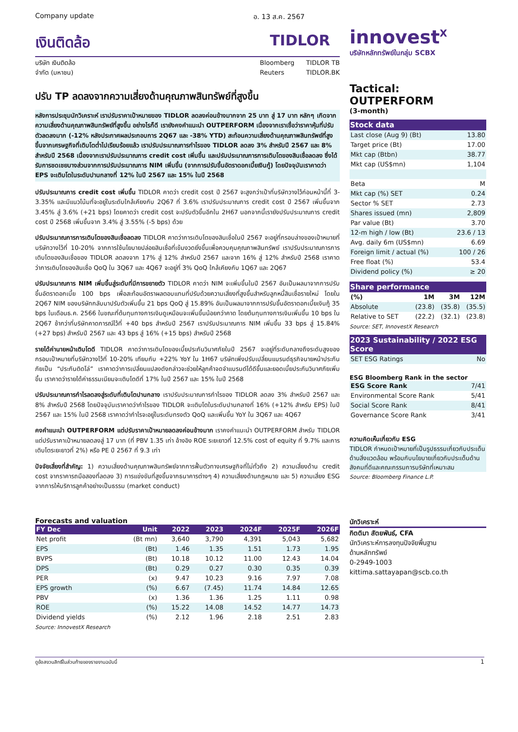Company update อ. 13 ส.ค. 2567
เงินติดล้อ TIDLOR
บริษัท เงินติดล้อ
จำกัด (มหาชน)
Bloomberg
Reuters
TIDLOR TB
TIDLOR.BK
ปรับ TP ลดลงจากความเสี่ยงด้านคุณภาพสินทรัพย์ที่สูงขึ้น
หลังการประชุมนักวิเคราะห์ เราปรับราคาเป้าหมายของ TIDLOR ลดลงค่อนข้างมากจาก 25 บาท สู่ 17 บาท หลักๆ เกิดจากความเสี่ยงด้านคุณภาพสินทรัพย์ที่สูงขึ้น อย่างไรก็ดี เรายังคงคำแนะนำ OUTPERFORM เนื่องจากเราเชื่อว่าราคาหุ้นที่ปรับตัวลดลงมาก (-12% หลังประกาศผลประกอบการ 2Q67 และ -38% YTD) สะท้อนความเสี่ยงด้านคุณภาพสินทรัพย์ที่สูงขึ้นจากเศรษฐกิจที่เติบโตต่ำไปเรียบร้อยแล้ว เราปรับประมาณการกำไรของ TIDLOR ลดลง 3% สำหรับปี 2567 และ 8% สำหรับปี 2568 เนื่องจากเราปรับประมาณการ credit cost เพิ่มขึ้น และปรับประมาณการการเติบโตของสินเชื่อลดลง ซึ่งได้รับการชดเชยบางส่วนจากการปรับประมาณการ NIM เพิ่มขึ้น (จากการปรับขึ้นอัตราดอกเบี้ยเงินกู้) โดยปัจจุบันเราคาดว่า EPS จะเติบโตในระดับปานกลางที่ 12% ในปี 2567 และ 15% ในปี 2568
ปรับประมาณการ credit cost เพิ่มขึ้น TIDLOR คาดว่า credit cost ปี 2567 จะสูงกว่าเป้าที่บริษัทวางไว้ก่อนหน้านี้ที่ 3-3.35% และมีแนวโน้มที่จะอยู่ในระดับใกล้เคียงกับ 2Q67 ที่ 3.6% เราปรับประมาณการ credit cost ปี 2567 เพิ่มขึ้นจาก 3.45% สู่ 3.6% (+21 bps) โดยคาดว่า credit cost จะปรับตัวขึ้นอีกใน 2H67 นอกจากนี้เรายังปรับประมาณการ credit cost ปี 2568 เพิ่มขึ้นจาก 3.4% สู่ 3.55% (-5 bps) ด้วย
ปรับประมาณการการเติบโตของสินเชื่อลดลง TIDLOR คาดว่าการเติบโตของสินเชื่อในปี 2567 จะอยู่ที่กรอบล่างของเป้าหมายที่บริษัทวางไว้ที่ 10-20% จากการใช้นโยบายปล่อยสินเชื่อที่เข้มงวดยิ่งขึ้นเพื่อควบคุมคุณภาพสินทรัพย์ เราปรับประมาณการการเติบโตของสินเชื่อของ TIDLOR ลดลงจาก 17% สู่ 12% สำหรับปี 2567 และจาก 16% สู่ 12% สำหรับปี 2568 เราคาดว่าการเติบโตของสินเชื่อ QoQ ใน 3Q67 และ 4Q67 จะอยู่ที่ 3% QoQ ใกล้เคียงกับ 1Q67 และ 2Q67
ปรับประมาณการ NIM เพิ่มขึ้นสู่ระดับที่มีการขยายตัว TIDLOR คาดว่า NIM จะเพิ่มขึ้นในปี 2567 อันเป็นผลมาจากการปรับขึ้นอัตราดอกเบี้ย 100 bps เพื่อสะท้อนอัตราผลตอบแทนที่ปรับด้วยความเสี่ยงที่สูงขึ้นสำหรับลูกหนี้สินเชื่อรายใหม่ โดยใน 2Q67 NIM ของบริษัทกลับมาปรับตัวเพิ่มขึ้น 21 bps QoQ สู่ 15.89% อันเป็นผลมาจากการปรับขึ้นอัตราดอกเบี้ยเงินกู้ 35 bps ในเดือนธ.ค. 2566 ในขณะที่ต้นทุนทางการเงินดูเหมือนจะเพิ่มขึ้นน้อยกว่าคาด โดยต้นทุนทางการเงินเพิ่มขึ้น 10 bps ใน 2Q67 ช้ากว่าที่บริษัทคาดการณ์ไว้ที่ +40 bps สำหรับปี 2567 เราปรับประมาณการ NIM เพิ่มขึ้น 33 bps สู่ 15.84% (+27 bps) สำหรับปี 2567 และ 43 bps สู่ 16% (+15 bps) สำหรับปี 2568
รายได้ค่านายหน้าเติบโตดี TIDLOR คาดว่าการเติบโตของเบี้ยประกันวินาศภัยในปี 2567 จะอยู่ที่ระดับกลางถึงระดับสูงของกรอบเป้าหมายที่บริษัทวางไว้ที่ 10-20% เทียบกับ +22% YoY ใน 1H67 บริษัทเพิ่งปรับเปลี่ยนแบรนด์ธุรกิจนายหน้าประกันภัยเป็น “ประกันติดโล่” เราคาดว่าการเปลี่ยนแปลงดังกล่าวจะช่วยให้ลูกค้าจดจำแบรนด์ได้ดีขึ้นและยอดเบี้ยประกันวินาศภัยเพิ่มขึ้น เราคาดว่ารายได้ค่าธรรมเนียมจะเติบโตดีที่ 17% ในปี 2567 และ 15% ในปี 2568
ปรับประมาณการกำไรลดลงสู่ระดับที่เติบโตปานกลาง เราปรับประมาณการกำไรของ TIDLOR ลดลง 3% สำหรับปี 2567 และ 8% สำหรับปี 2568 โดยปัจจุบันเราคาดว่ากำไรของ TIDLOR จะเติบโตในระดับปานกลางที่ 16% (+12% สำหรับ EPS) ในปี 2567 และ 15% ในปี 2568 เราคาดว่ากำไรจะอยู่ในระดับทรงตัว QoQ และเพิ่มขึ้น YoY ใน 3Q67 และ 4Q67
คงคำแนะนำ OUTPERFORM แต่ปรับราคาเป้าหมายลดลงค่อนข้างมาก เราคงคำแนะนำ OUTPERFORM สำหรับ TIDLOR แต่ปรับราคาเป้าหมายลดลงสู่ 17 บาท (ที่ PBV 1.35 เท่า อ้างอิง ROE ระยะยาวที่ 12.5% cost of equity ที่ 9.7% และการเติบโตระยะยาวที่ 2%) หรือ PE ปี 2567 ที่ 9.3 เท่า
ปัจจัยเสี่ยงที่สำคัญ: 1) ความเสี่ยงด้านคุณภาพสินทรัพย์จากการฟื้นตัวทางเศรษฐกิจที่ไม่ทั่วถึง 2) ความเสี่ยงด้าน credit cost จากราคารถมือสองที่ลดลง 3) การแข่งขันที่สูงขึ้นจากธนาคารต่างๆ 4) ความเสี่ยงด้านกฎหมาย และ 5) ความเสี่ยง ESG จากการให้บริการลูกค้าอย่างเป็นธรรม (market conduct)
innovest<sup>X</sup>
บริษัทหลักทรัพย์ในกลุ่ม SCBX
Tactical: OUTPERFORM
(3-month)
Stock data
| Last close (Aug 9) (Bt) | 13.80 |
| Target price (Bt) | 17.00 |
| Mkt cap (Btbn) | 38.77 |
| Mkt cap (US$mn) | 1,104 |
| Beta | M |
| Mkt cap (%) SET | 0.24 |
| Sector % SET | 2.73 |
| Shares issued (mn) | 2,809 |
| Par value (Bt) | 3.70 |
| 12-m high / low (Bt) | 23.6 / 13 |
| Avg. daily 6m (US$mn) | 6.69 |
| Foreign limit / actual (%) | 100 / 26 |
| Free float (%) | 53.4 |
| Dividend policy (%) | ≥ 20 |
Share performance
| (%) | 1M | 3M | 12M |
| --- | --- | --- | --- |
| Absolute | (23.8) | (35.8) | (35.5) |
| Relative to SET | (22.2) | (32.1) | (23.8) |
Source: SET, InnovestX Research
2023 Sustainability / 2022 ESG Score
| SET ESG Ratings | No |
ESG Bloomberg Rank in the sector
| ESG Score Rank | 7/41 |
| Environmental Score Rank | 5/41 |
| Social Score Rank | 8/41 |
| Governance Score Rank | 3/41 |
ความคิดเห็นเกี่ยวกับ ESG
TIDLOR กำหนดเป้าหมายที่เป็นรูปธรรมเกี่ยวกับประเด็นด้านสิ่งแวดล้อม พร้อมกับนโยบายเกี่ยวกับประเด็นด้านสังคมที่ดีและคณะกรรมการบริษัทที่เหมาะสม
Source: Bloomberg Finance L.P.
Forecasts and valuation
| FY Dec | Unit | 2022 | 2023 | 2024F | 2025F | 2026F |
| --- | --- | --- | --- | --- | --- | --- |
| Net profit | (Bt mn) | 3,640 | 3,790 | 4,391 | 5,043 | 5,682 |
| EPS | (Bt) | 1.46 | 1.35 | 1.51 | 1.73 | 1.95 |
| BVPS | (Bt) | 10.18 | 10.12 | 11.00 | 12.43 | 14.04 |
| DPS | (Bt) | 0.29 | 0.27 | 0.30 | 0.35 | 0.39 |
| PER | (x) | 9.47 | 10.23 | 9.16 | 7.97 | 7.08 |
| EPS growth | (%) | 6.67 | (7.45) | 11.74 | 14.84 | 12.65 |
| PBV | (x) | 1.36 | 1.36 | 1.25 | 1.11 | 0.98 |
| ROE | (%) | 15.22 | 14.08 | 14.52 | 14.77 | 14.73 |
| Dividend yields | (%) | 2.12 | 1.96 | 2.18 | 2.51 | 2.83 |
Source: InnovestX Research
นักวิเคราะห์
กิตติมา สัตยพันธ์, CFA
นักวิเคราะห์การลงทุนปัจจัยพื้นฐาน
ด้านหลักทรัพย์
0-2949-1003
kittima.sattayapan@scb.co.th
ดูข้อสงวนสิทธิ์ในส่วนท้ายของรายงานฉบับนี้ 1